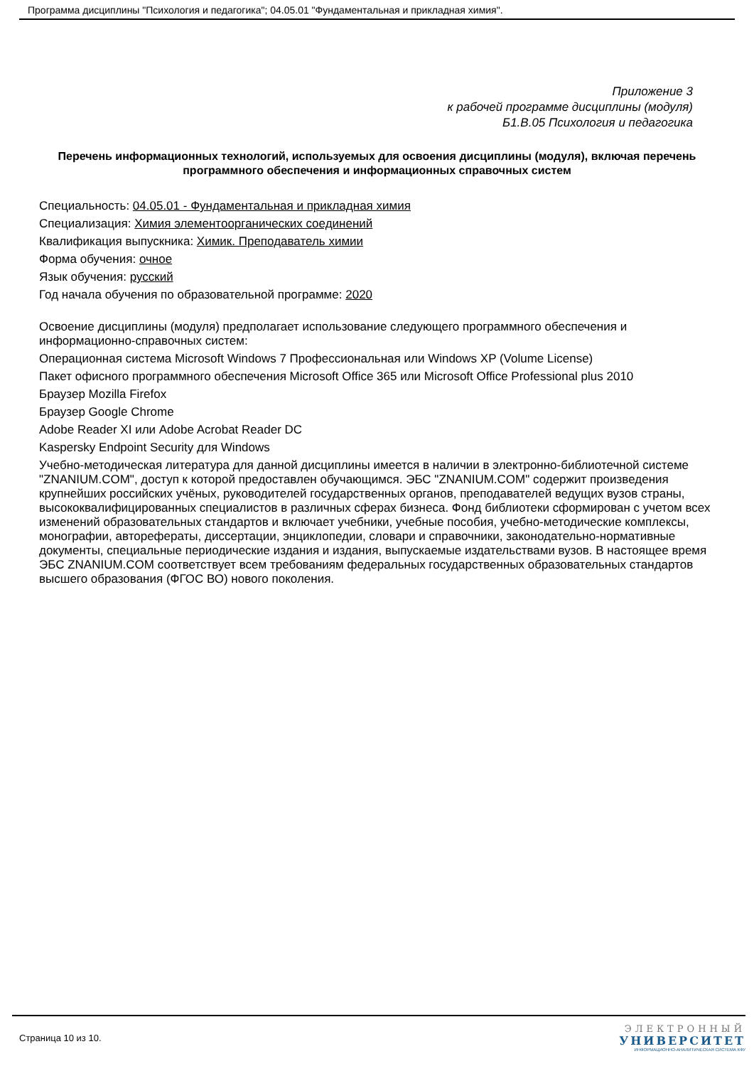Программа дисциплины "Психология и педагогика"; 04.05.01 "Фундаментальная и прикладная химия".
Приложение 3
к рабочей программе дисциплины (модуля)
Б1.В.05 Психология и педагогика
Перечень информационных технологий, используемых для освоения дисциплины (модуля), включая перечень программного обеспечения и информационных справочных систем
Специальность: 04.05.01 - Фундаментальная и прикладная химия
Специализация: Химия элементоорганических соединений
Квалификация выпускника: Химик. Преподаватель химии
Форма обучения: очное
Язык обучения: русский
Год начала обучения по образовательной программе: 2020
Освоение дисциплины (модуля) предполагает использование следующего программного обеспечения и информационно-справочных систем:
Операционная система Microsoft Windows 7 Профессиональная или Windows XP (Volume License)
Пакет офисного программного обеспечения Microsoft Office 365 или Microsoft Office Professional plus 2010
Браузер Mozilla Firefox
Браузер Google Chrome
Adobe Reader XI или Adobe Acrobat Reader DC
Kaspersky Endpoint Security для Windows
Учебно-методическая литература для данной дисциплины имеется в наличии в электронно-библиотечной системе "ZNANIUM.COM", доступ к которой предоставлен обучающимся. ЭБС "ZNANIUM.COM" содержит произведения крупнейших российских учёных, руководителей государственных органов, преподавателей ведущих вузов страны, высококвалифицированных специалистов в различных сферах бизнеса. Фонд библиотеки сформирован с учетом всех изменений образовательных стандартов и включает учебники, учебные пособия, учебно-методические комплексы, монографии, авторефераты, диссертации, энциклопедии, словари и справочники, законодательно-нормативные документы, специальные периодические издания и издания, выпускаемые издательствами вузов. В настоящее время ЭБС ZNANIUM.COM соответствует всем требованиям федеральных государственных образовательных стандартов высшего образования (ФГОС ВО) нового поколения.
Страница 10 из 10.
ЭЛЕКТРОННЫЙ
УНИВЕРСИТЕТ
ИНФОРМАЦИОННО-АНАЛИТИЧЕСКАЯ СИСТЕМА КФУ